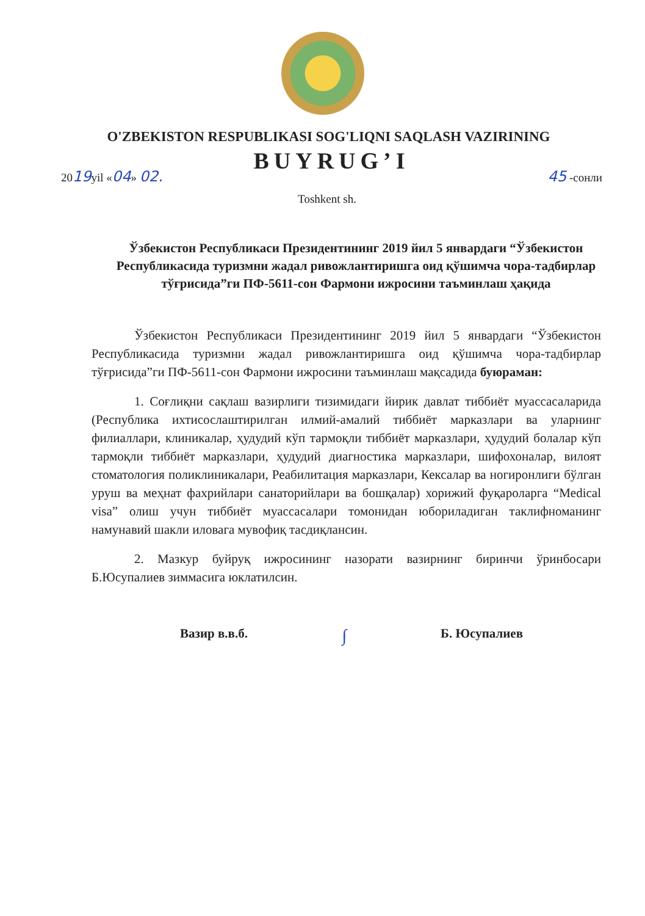O'ZBEKISTON RESPUBLIKASI SOG'LIQNI SAQLASH VAZIRINING
BUYRUG’I
2019yil «04» 02. 45 -сонли
Toshkent sh.
Ўзбекистон Республикаси Президентининг 2019 йил 5 январдаги “Ўзбекистон Республикасида туризмни жадал ривожлантиришга оид қўшимча чора-тадбирлар тўғрисида”ги ПФ-5611-сон Фармони ижросини таъминлаш ҳақида
Ўзбекистон Республикаси Президентининг 2019 йил 5 январдаги “Ўзбекистон Республикасида туризмни жадал ривожлантиришга оид қўшимча чора-тадбирлар тўғрисида”ги ПФ-5611-сон Фармони ижросини таъминлаш мақсадида буюраман:
1. Соғлиқни сақлаш вазирлиги тизимидаги йирик давлат тиббиёт муассасаларида (Республика ихтисослаштирилган илмий-амалий тиббиёт марказлари ва уларнинг филиаллари, клиникалар, ҳудудий кўп тармоқли тиббиёт марказлари, ҳудудий болалар кўп тармоқли тиббиёт марказлари, ҳудудий диагностика марказлари, шифохоналар, вилоят стоматология поликлиникалари, Реабилитация марказлари, Кексалар ва ногиронлиги бўлган уруш ва меҳнат фахрийлари санаторийлари ва бошқалар) хорижий фуқароларга “Medical visa” олиш учун тиббиёт муассасалари томонидан юбориладиган таклифноманинг намунавий шакли иловага мувофиқ тасдиқлансин.
2. Мазкур буйруқ ижросининг назорати вазирнинг биринчи ўринбосари Б.Юсупалиев зиммасига юклатилсин.
Вазир в.в.б. ∫ Б. Юсупалиев